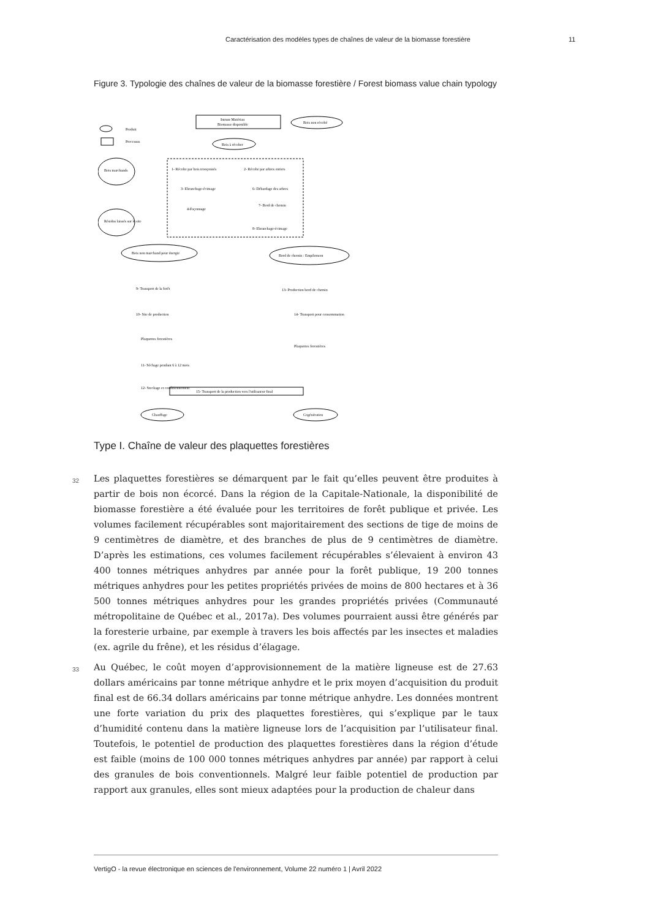Caractérisation des modèles types de chaînes de valeur de la biomasse forestière
11
Figure 3. Typologie des chaînes de valeur de la biomasse forestière / Forest biomass value chain typology
Produit
Processus
Intrant Matériau
Biomasse disponible
Bois non récolté
Bois à récolter
1- Récolte par bois tronçonnés
2- Récolte par arbres entiers
3- Ebranchage-écimage
6- Débardage des arbres
4-Façonnage
7- Bord de chemin
8- Ebranchage-écimage
Bois marchands
Résidus laissés sur le site
Bois non marchand pour énergie
Bord de chemin : Empilement
9- Transport de la forêt
10- Site de production
Plaquettes forestières
11- Séchage pendant 6 à 12 mois
12- Stockage et conditionnement
13- Production bord de chemin
14- Transport pour consommation
Plaquettes forestières
15- Transport de la production vers l'utilisateur final
Chauffage
Cogénération
Type I. Chaîne de valeur des plaquettes forestières
32 Les plaquettes forestières se démarquent par le fait qu’elles peuvent être produites à partir de bois non écorcé. Dans la région de la Capitale-Nationale, la disponibilité de biomasse forestière a été évaluée pour les territoires de forêt publique et privée. Les volumes facilement récupérables sont majoritairement des sections de tige de moins de 9 centimètres de diamètre, et des branches de plus de 9 centimètres de diamètre. D’après les estimations, ces volumes facilement récupérables s’élevaient à environ 43 400 tonnes métriques anhydres par année pour la forêt publique, 19 200 tonnes métriques anhydres pour les petites propriétés privées de moins de 800 hectares et à 36 500 tonnes métriques anhydres pour les grandes propriétés privées (Communauté métropolitaine de Québec et al., 2017a). Des volumes pourraient aussi être générés par la foresterie urbaine, par exemple à travers les bois affectés par les insectes et maladies (ex. agrile du frêne), et les résidus d’élagage.
33 Au Québec, le coût moyen d’approvisionnement de la matière ligneuse est de 27.63 dollars américains par tonne métrique anhydre et le prix moyen d’acquisition du produit final est de 66.34 dollars américains par tonne métrique anhydre. Les données montrent une forte variation du prix des plaquettes forestières, qui s’explique par le taux d’humidité contenu dans la matière ligneuse lors de l’acquisition par l’utilisateur final. Toutefois, le potentiel de production des plaquettes forestières dans la région d’étude est faible (moins de 100 000 tonnes métriques anhydres par année) par rapport à celui des granules de bois conventionnels. Malgré leur faible potentiel de production par rapport aux granules, elles sont mieux adaptées pour la production de chaleur dans
VertigO - la revue électronique en sciences de l'environnement, Volume 22 numéro 1 | Avril 2022